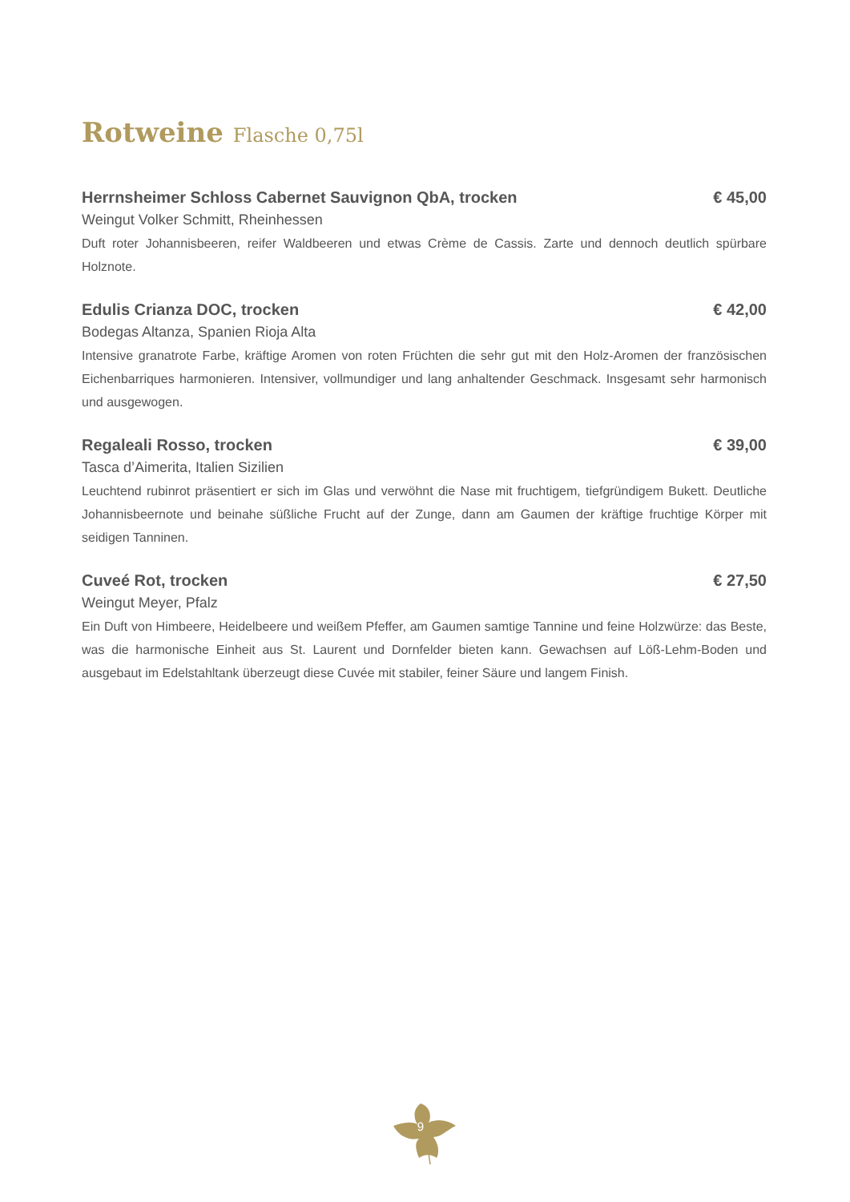Rotweine Flasche 0,75l
Herrnsheimer Schloss Cabernet Sauvignon QbA, trocken € 45,00
Weingut Volker Schmitt, Rheinhessen
Duft roter Johannisbeeren, reifer Waldbeeren und etwas Crème de Cassis. Zarte und dennoch deutlich spürbare Holznote.
Edulis Crianza DOC, trocken € 42,00
Bodegas Altanza, Spanien Rioja Alta
Intensive granatrote Farbe, kräftige Aromen von roten Früchten die sehr gut mit den Holz-Aromen der französischen Eichenbarriques harmonieren. Intensiver, vollmundiger und lang anhaltender Geschmack. Insgesamt sehr harmonisch und ausgewogen.
Regaleali Rosso, trocken € 39,00
Tasca d’Aimerita, Italien Sizilien
Leuchtend rubinrot präsentiert er sich im Glas und verwöhnt die Nase mit fruchtigem, tiefgründigem Bukett. Deutliche Johannisbeernote und beinahe süßliche Frucht auf der Zunge, dann am Gaumen der kräftige fruchtige Körper mit seidigen Tanninen.
Cuveé Rot, trocken € 27,50
Weingut Meyer, Pfalz
Ein Duft von Himbeere, Heidelbeere und weißem Pfeffer, am Gaumen samtige Tannine und feine Holzwürze: das Beste, was die harmonische Einheit aus St. Laurent und Dornfelder bieten kann. Gewachsen auf Löß-Lehm-Boden und ausgebaut im Edelstahltank überzeugt diese Cuvée mit stabiler, feiner Säure und langem Finish.
9